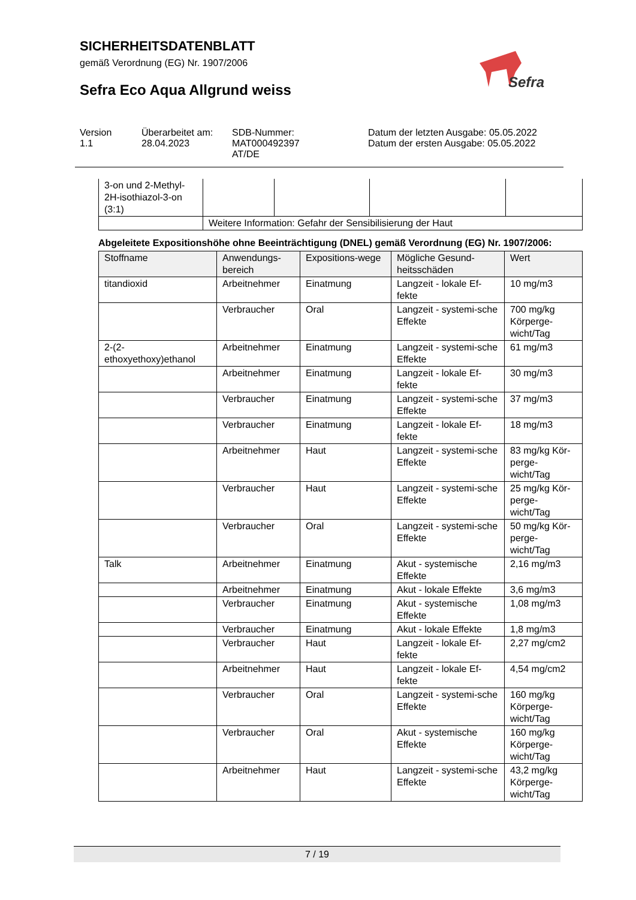SICHERHEITSDATENBLATT
gemäß Verordnung (EG) Nr. 1907/2006
Sefra Eco Aqua Allgrund weiss
Sefra
Version
1.1
Überarbeitet am:
28.04.2023
SDB-Nummer:
MAT000492397
AT/DE
Datum der letzten Ausgabe: 05.05.2022
Datum der ersten Ausgabe: 05.05.2022
| 3-on und 2-Methyl-2H-isothiazol-3-on (3:1) | | | | |
| | Weitere Information: Gefahr der Sensibilisierung der Haut | | | |
Abgeleitete Expositionshöhe ohne Beeinträchtigung (DNEL) gemäß Verordnung (EG) Nr. 1907/2006:
| Stoffname | Anwendungs-bereich | Expositions-wege | Mögliche Gesund-heitsschäden | Wert |
| --- | --- | --- | --- | --- |
| titandioxid | Arbeitnehmer | Einatmung | Langzeit - lokale Ef-fekte | 10 mg/m3 |
| | Verbraucher | Oral | Langzeit - systemi-sche Effekte | 700 mg/kg Körperge-wicht/Tag |
| 2-(2-ethoxyethoxy)ethanol | Arbeitnehmer | Einatmung | Langzeit - systemi-sche Effekte | 61 mg/m3 |
| | Arbeitnehmer | Einatmung | Langzeit - lokale Ef-fekte | 30 mg/m3 |
| | Verbraucher | Einatmung | Langzeit - systemi-sche Effekte | 37 mg/m3 |
| | Verbraucher | Einatmung | Langzeit - lokale Ef-fekte | 18 mg/m3 |
| | Arbeitnehmer | Haut | Langzeit - systemi-sche Effekte | 83 mg/kg Kör-perge-wicht/Tag |
| | Verbraucher | Haut | Langzeit - systemi-sche Effekte | 25 mg/kg Kör-perge-wicht/Tag |
| | Verbraucher | Oral | Langzeit - systemi-sche Effekte | 50 mg/kg Kör-perge-wicht/Tag |
| Talk | Arbeitnehmer | Einatmung | Akut - systemische Effekte | 2,16 mg/m3 |
| | Arbeitnehmer | Einatmung | Akut - lokale Effekte | 3,6 mg/m3 |
| | Verbraucher | Einatmung | Akut - systemische Effekte | 1,08 mg/m3 |
| | Verbraucher | Einatmung | Akut - lokale Effekte | 1,8 mg/m3 |
| | Verbraucher | Haut | Langzeit - lokale Ef-fekte | 2,27 mg/cm2 |
| | Arbeitnehmer | Haut | Langzeit - lokale Ef-fekte | 4,54 mg/cm2 |
| | Verbraucher | Oral | Langzeit - systemi-sche Effekte | 160 mg/kg Körperge-wicht/Tag |
| | Verbraucher | Oral | Akut - systemische Effekte | 160 mg/kg Körperge-wicht/Tag |
| | Arbeitnehmer | Haut | Langzeit - systemi-sche Effekte | 43,2 mg/kg Körperge-wicht/Tag |
7 / 19